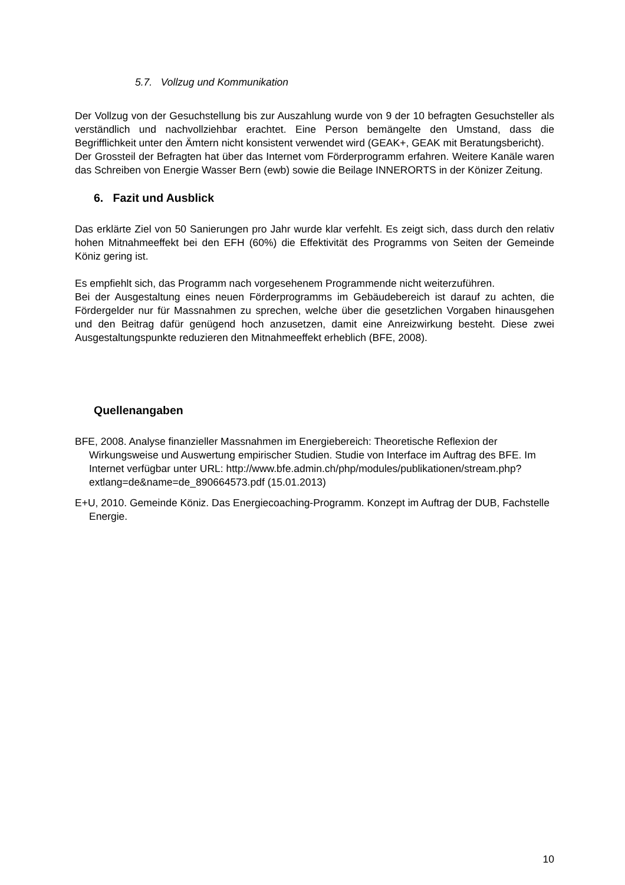5.7. Vollzug und Kommunikation
Der Vollzug von der Gesuchstellung bis zur Auszahlung wurde von 9 der 10 befragten Gesuchsteller als verständlich und nachvollziehbar erachtet. Eine Person bemängelte den Umstand, dass die Begrifflichkeit unter den Ämtern nicht konsistent verwendet wird (GEAK+, GEAK mit Beratungsbericht).
Der Grossteil der Befragten hat über das Internet vom Förderprogramm erfahren. Weitere Kanäle waren das Schreiben von Energie Wasser Bern (ewb) sowie die Beilage INNERORTS in der Könizer Zeitung.
6. Fazit und Ausblick
Das erklärte Ziel von 50 Sanierungen pro Jahr wurde klar verfehlt. Es zeigt sich, dass durch den relativ hohen Mitnahmeeffekt bei den EFH (60%) die Effektivität des Programms von Seiten der Gemeinde Köniz gering ist.
Es empfiehlt sich, das Programm nach vorgesehenem Programmende nicht weiterzuführen.
Bei der Ausgestaltung eines neuen Förderprogramms im Gebäudebereich ist darauf zu achten, die Fördergelder nur für Massnahmen zu sprechen, welche über die gesetzlichen Vorgaben hinausgehen und den Beitrag dafür genügend hoch anzusetzen, damit eine Anreizwirkung besteht. Diese zwei Ausgestaltungspunkte reduzieren den Mitnahmeeffekt erheblich (BFE, 2008).
Quellenangaben
BFE, 2008. Analyse finanzieller Massnahmen im Energiebereich: Theoretische Reflexion der Wirkungsweise und Auswertung empirischer Studien. Studie von Interface im Auftrag des BFE. Im Internet verfügbar unter URL: http://www.bfe.admin.ch/php/modules/publikationen/stream.php?extlang=de&name=de_890664573.pdf (15.01.2013)
E+U, 2010. Gemeinde Köniz. Das Energiecoaching-Programm. Konzept im Auftrag der DUB, Fachstelle Energie.
10